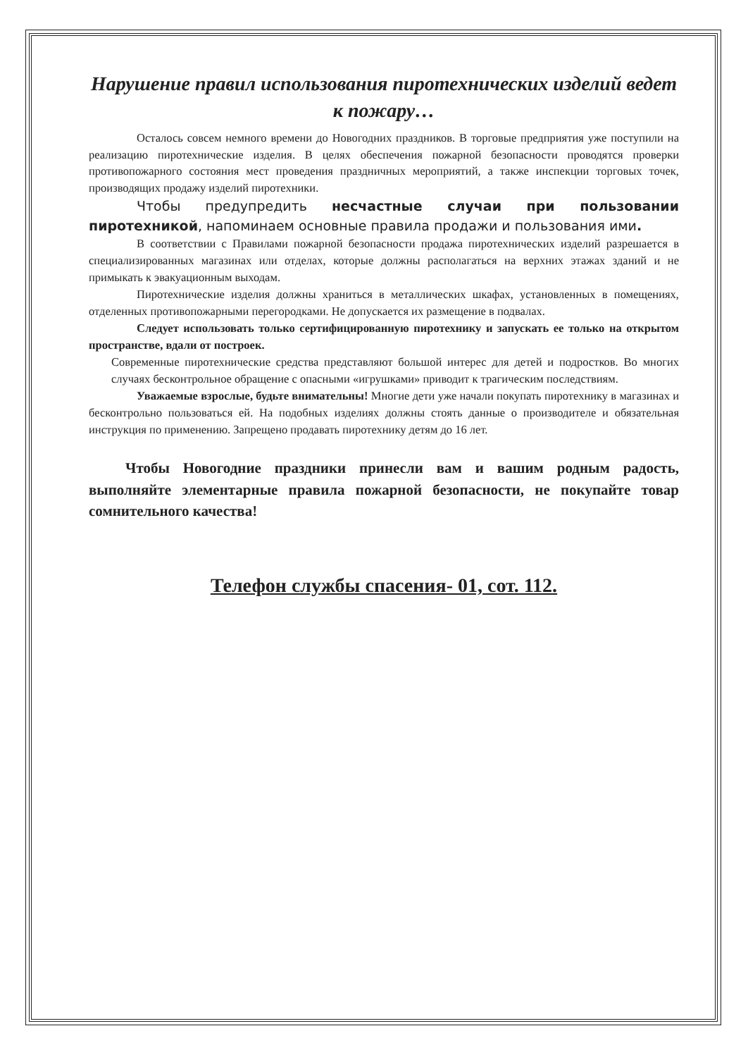Нарушение правил использования пиротехнических изделий ведет к пожару…
Осталось совсем немного времени до Новогодних праздников. В торговые предприятия уже поступили на реализацию пиротехнические изделия. В целях обеспечения пожарной безопасности проводятся проверки противопожарного состояния мест проведения праздничных мероприятий, а также инспекции торговых точек, производящих продажу изделий пиротехники.
Чтобы предупредить несчастные случаи при пользовании пиротехникой, напоминаем основные правила продажи и пользования ими.
В соответствии с Правилами пожарной безопасности продажа пиротехнических изделий разрешается в специализированных магазинах или отделах, которые должны располагаться на верхних этажах зданий и не примыкать к эвакуационным выходам.
Пиротехнические изделия должны храниться в металлических шкафах, установленных в помещениях, отделенных противопожарными перегородками. Не допускается их размещение в подвалах.
Следует использовать только сертифицированную пиротехнику и запускать ее только на открытом пространстве, вдали от построек.
Современные пиротехнические средства представляют большой интерес для детей и подростков. Во многих случаях бесконтрольное обращение с опасными «игрушками» приводит к трагическим последствиям.
Уважаемые взрослые, будьте внимательны! Многие дети уже начали покупать пиротехнику в магазинах и бесконтрольно пользоваться ей. На подобных изделиях должны стоять данные о производителе и обязательная инструкция по применению. Запрещено продавать пиротехнику детям до 16 лет.
Чтобы Новогодние праздники принесли вам и вашим родным радость, выполняйте элементарные правила пожарной безопасности, не покупайте товар сомнительного качества!
Телефон службы спасения- 01, сот. 112.